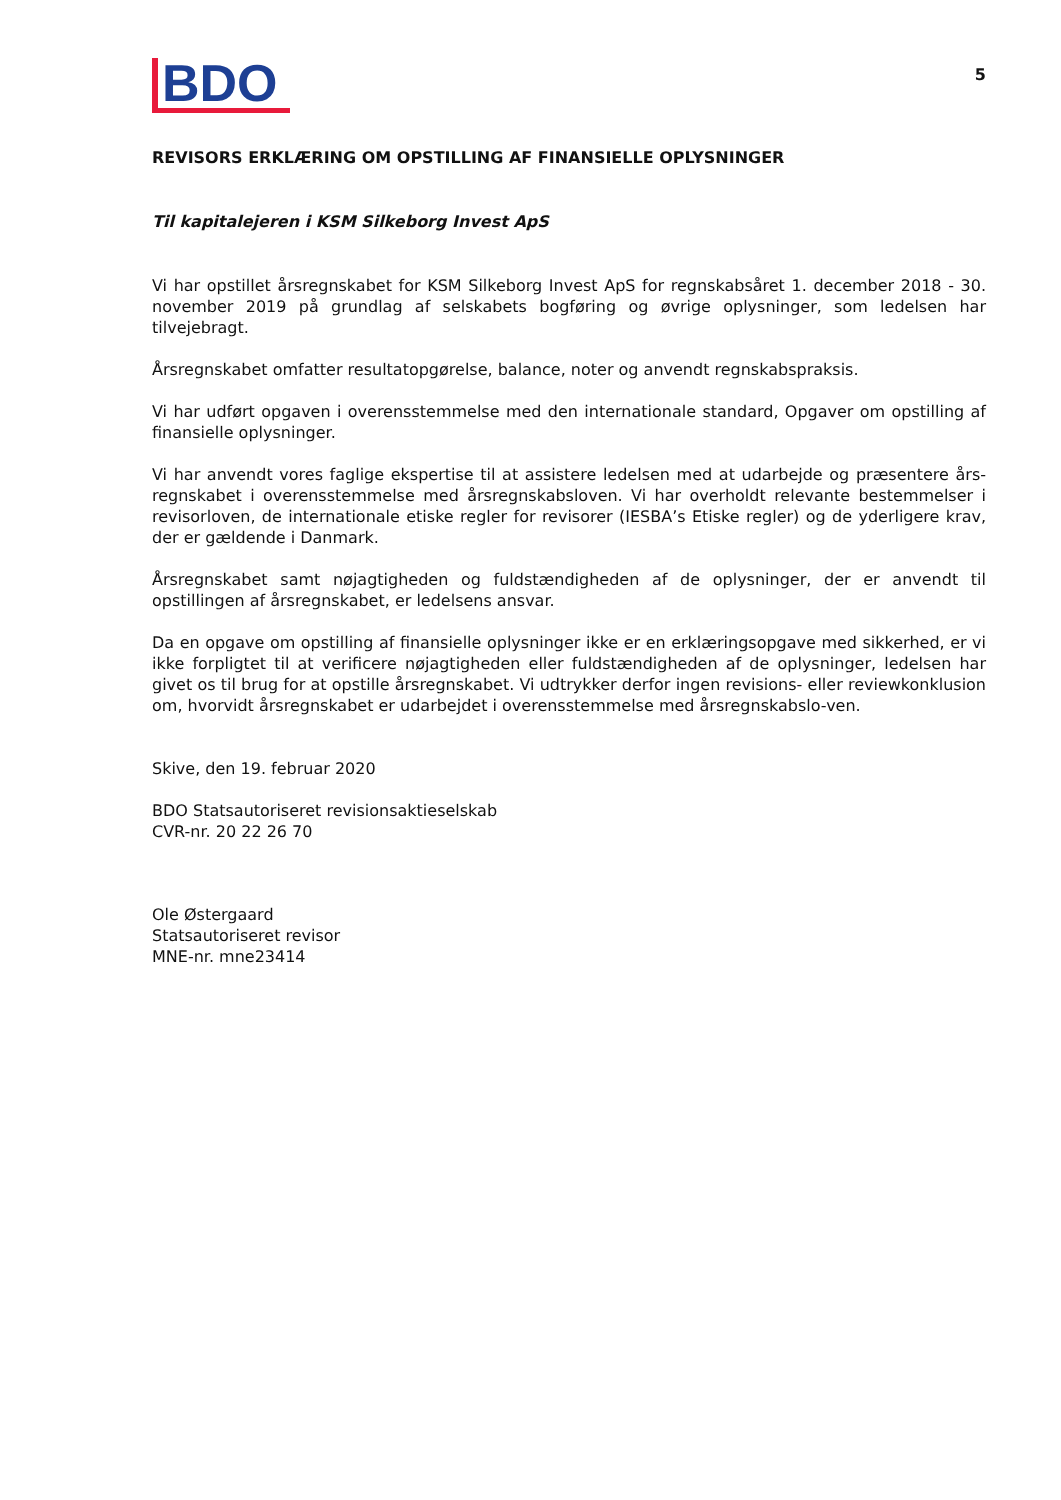BDO
5
REVISORS ERKLÆRING OM OPSTILLING AF FINANSIELLE OPLYSNINGER
Til kapitalejeren i KSM Silkeborg Invest ApS
Vi har opstillet årsregnskabet for KSM Silkeborg Invest ApS for regnskabsåret 1. december 2018 - 30. november 2019 på grundlag af selskabets bogføring og øvrige oplysninger, som ledelsen har tilvejebragt.
Årsregnskabet omfatter resultatopgørelse, balance, noter og anvendt regnskabspraksis.
Vi har udført opgaven i overensstemmelse med den internationale standard, Opgaver om opstilling af finansielle oplysninger.
Vi har anvendt vores faglige ekspertise til at assistere ledelsen med at udarbejde og præsentere års-regnskabet i overensstemmelse med årsregnskabsloven. Vi har overholdt relevante bestemmelser i revisorloven, de internationale etiske regler for revisorer (IESBA’s Etiske regler) og de yderligere krav, der er gældende i Danmark.
Årsregnskabet samt nøjagtigheden og fuldstændigheden af de oplysninger, der er anvendt til opstillingen af årsregnskabet, er ledelsens ansvar.
Da en opgave om opstilling af finansielle oplysninger ikke er en erklæringsopgave med sikkerhed, er vi ikke forpligtet til at verificere nøjagtigheden eller fuldstændigheden af de oplysninger, ledelsen har givet os til brug for at opstille årsregnskabet. Vi udtrykker derfor ingen revisions- eller reviewkonklusion om, hvorvidt årsregnskabet er udarbejdet i overensstemmelse med årsregnskabslo-ven.
Skive, den 19. februar 2020
BDO Statsautoriseret revisionsaktieselskab
CVR-nr. 20 22 26 70
Ole Østergaard
Statsautoriseret revisor
MNE-nr. mne23414